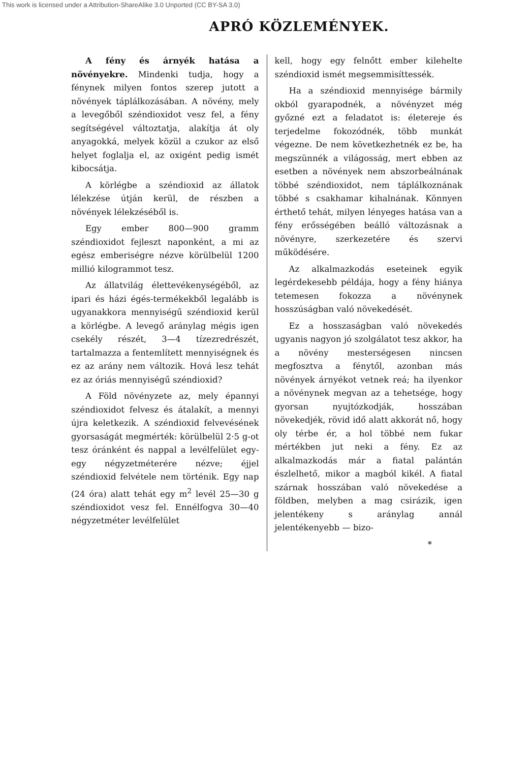This work is licensed under a Attribution-ShareAlike 3.0 Unported (CC BY-SA 3.0)
APRÓ KÖZLEMÉNYEK.
A fény és árnyék hatása a növényekre. Mindenki tudja, hogy a fénynek milyen fontos szerep jutott a növények táplálkozásában. A növény, mely a levegőből széndioxidot vesz fel, a fény segítségével változtatja, alakítja át oly anyagokká, melyek közül a czukor az első helyet foglalja el, az oxigént pedig ismét kibocsátja.
A körlégbe a széndioxid az állatok lélekzése útján kerül, de részben a növények lélekzéséből is.
Egy ember 800—900 gramm széndioxidot fejleszt naponként, a mi az egész emberiségre nézve körülbelül 1200 millió kilogrammot tesz.
Az állatvilág élettevékenységéből, az ipari és házi égés-termékekből legalább is ugyanakkora mennyiségű széndioxid kerül a körlégbe. A levegő aránylag mégis igen csekély részét, 3—4 tízezredrészét, tartalmazza a fentemlített mennyiségnek és ez az arány nem változik. Hová lesz tehát ez az óriás mennyiségű széndioxid?
A Föld növényzete az, mely épannyi széndioxidot felvesz és átalakít, a mennyi újra keletkezik. A széndioxid felvevésének gyorsaságát megmérték: körülbelül 2·5 g-ot tesz óránként és nappal a levélfelület egy-egy négyzetméterére nézve; éjjel széndioxid felvétele nem történik. Egy nap (24 óra) alatt tehát egy m<sup>2</sup> levél 25—30 g széndioxidot vesz fel. Ennélfogva 30—40 négyzetméter levélfelület
kell, hogy egy felnőtt ember kilehelte széndioxid ismét megsemmisíttessék.
Ha a széndioxid mennyisége bármily okból gyarapodnék, a növényzet még győzné ezt a feladatot is: életereje és terjedelme fokozódnék, több munkát végezne. De nem következhetnék ez be, ha megszünnék a világosság, mert ebben az esetben a növények nem abszorbeálnának többé széndioxidot, nem táplálkoznának többé s csakhamar kihalnának. Könnyen érthető tehát, milyen lényeges hatása van a fény erősségében beálló változásnak a növényre, szerkezetére és szervi működésére.
Az alkalmazkodás eseteinek egyik legérdekesebb példája, hogy a fény hiánya tetemesen fokozza a növénynek hosszúságban való növekedését.
Ez a hosszaságban való növekedés ugyanis nagyon jó szolgálatot tesz akkor, ha a növény mesterségesen nincsen megfosztva a fénytől, azonban más növények árnyékot vetnek reá; ha ilyenkor a növénynek megvan az a tehetsége, hogy gyorsan nyujtózkodják, hosszában növekedjék, rövid idő alatt akkorát nő, hogy oly térbe ér, a hol többé nem fukar mértékben jut neki a fény. Ez az alkalmazkodás már a fiatal palántán észlelhető, mikor a magból kikél. A fiatal szárnak hosszában való növekedése a földben, melyben a mag csirázik, igen jelentékeny s aránylag annál jelentékenyebb — bizo-
*